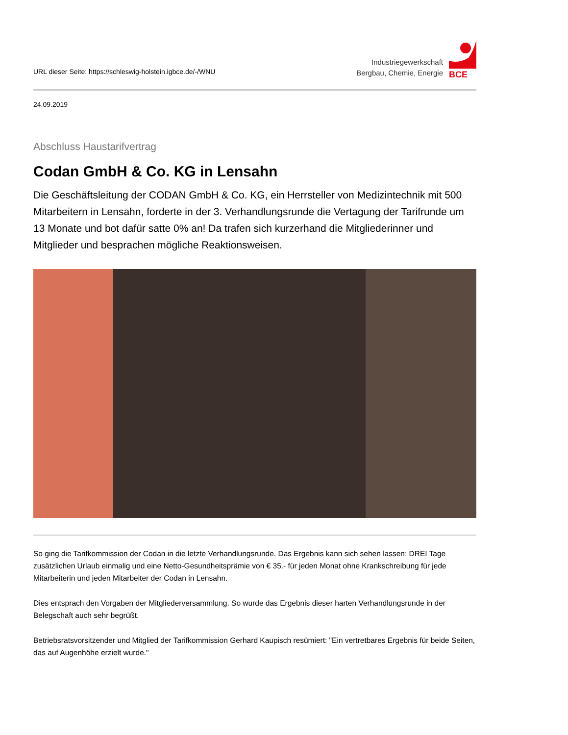URL dieser Seite: https://schleswig-holstein.igbce.de/-/WNU
Industriegewerkschaft
Bergbau, Chemie, Energie
BCE
24.09.2019
Abschluss Haustarifvertrag
Codan GmbH & Co. KG in Lensahn
Die Geschäftsleitung der CODAN GmbH & Co. KG, ein Herrsteller von Medizintechnik mit 500 Mitarbeitern in Lensahn, forderte in der 3. Verhandlungsrunde die Vertagung der Tarifrunde um 13 Monate und bot dafür satte 0% an! Da trafen sich kurzerhand die Mitgliederinner und Mitglieder und besprachen mögliche Reaktionsweisen.
So ging die Tarifkommission der Codan in die letzte Verhandlungsrunde. Das Ergebnis kann sich sehen lassen: DREI Tage zusätzlichen Urlaub einmalig und eine Netto-Gesundheitsprämie von € 35.- für jeden Monat ohne Krankschreibung für jede Mitarbeiterin und jeden Mitarbeiter der Codan in Lensahn.
Dies entsprach den Vorgaben der Mitgliederversammlung. So wurde das Ergebnis dieser harten Verhandlungsrunde in der Belegschaft auch sehr begrüßt.
Betriebsratsvorsitzender und Mitglied der Tarifkommission Gerhard Kaupisch resümiert: "Ein vertretbares Ergebnis für beide Seiten, das auf Augenhöhe erzielt wurde."